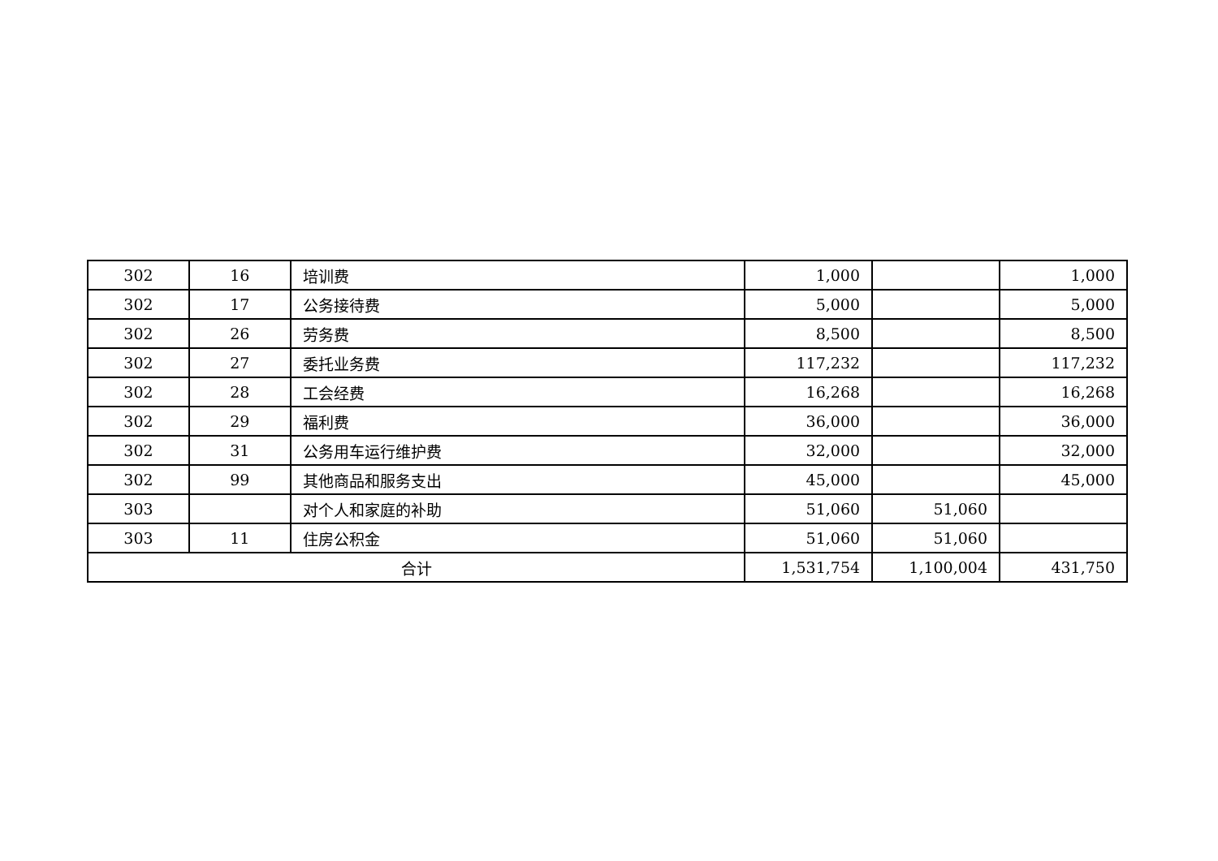| 302 | 16 | 培训费 | 1,000 | | 1,000 |
| 302 | 17 | 公务接待费 | 5,000 | | 5,000 |
| 302 | 26 | 劳务费 | 8,500 | | 8,500 |
| 302 | 27 | 委托业务费 | 117,232 | | 117,232 |
| 302 | 28 | 工会经费 | 16,268 | | 16,268 |
| 302 | 29 | 福利费 | 36,000 | | 36,000 |
| 302 | 31 | 公务用车运行维护费 | 32,000 | | 32,000 |
| 302 | 99 | 其他商品和服务支出 | 45,000 | | 45,000 |
| 303 | | 对个人和家庭的补助 | 51,060 | 51,060 | |
| 303 | 11 | 住房公积金 | 51,060 | 51,060 | |
| 合计 | | | 1,531,754 | 1,100,004 | 431,750 |